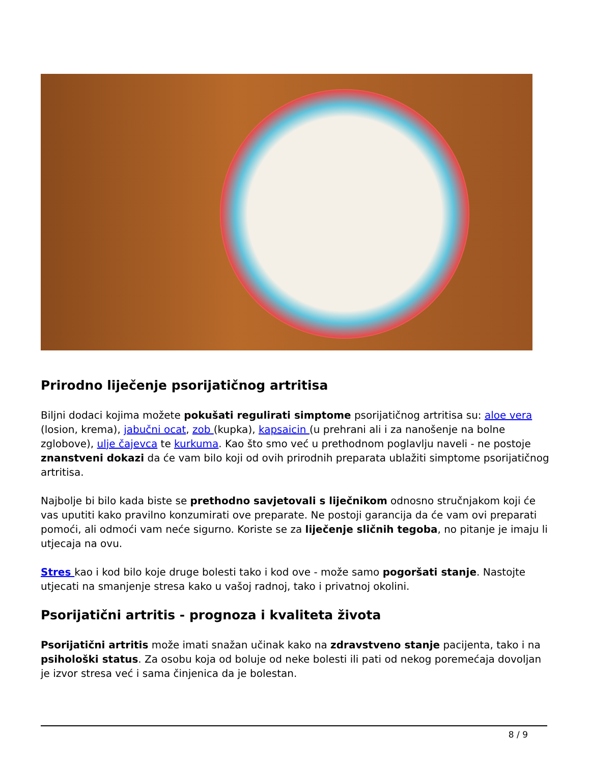Prirodno liječenje psorijatičnog artritisa
Biljni dodaci kojima možete pokušati regulirati simptome psorijatičnog artritisa su: aloe vera (losion, krema), jabučni ocat, zob (kupka), kapsaicin (u prehrani ali i za nanošenje na bolne zglobove), ulje čajevca te kurkuma. Kao što smo već u prethodnom poglavlju naveli - ne postoje znanstveni dokazi da će vam bilo koji od ovih prirodnih preparata ublažiti simptome psorijatičnog artritisa.
Najbolje bi bilo kada biste se prethodno savjetovali s liječnikom odnosno stručnjakom koji će vas uputiti kako pravilno konzumirati ove preparate. Ne postoji garancija da će vam ovi preparati pomoći, ali odmoći vam neće sigurno. Koriste se za liječenje sličnih tegoba, no pitanje je imaju li utjecaja na ovu.
Stres kao i kod bilo koje druge bolesti tako i kod ove - može samo pogoršati stanje. Nastojte utjecati na smanjenje stresa kako u vašoj radnoj, tako i privatnoj okolini.
Psorijatični artritis - prognoza i kvaliteta života
Psorijatični artritis može imati snažan učinak kako na zdravstveno stanje pacijenta, tako i na psihološki status. Za osobu koja od boluje od neke bolesti ili pati od nekog poremećaja dovoljan je izvor stresa već i sama činjenica da je bolestan.
8 / 9